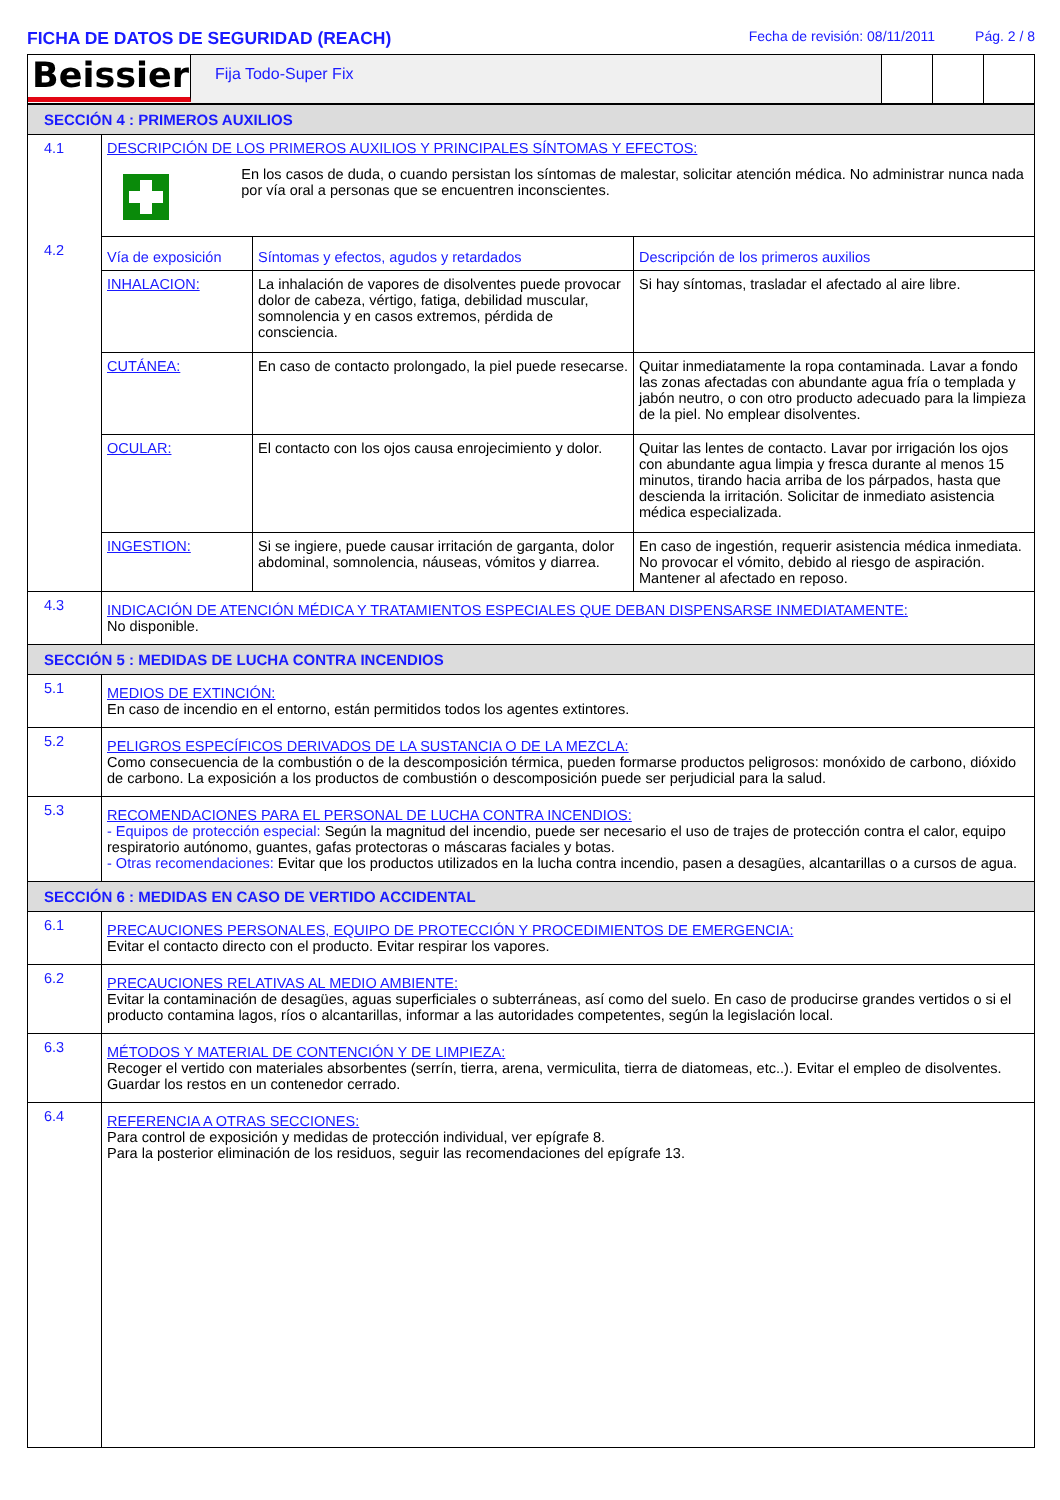FICHA DE DATOS DE SEGURIDAD (REACH)
Fecha de revisión: 08/11/2011 Pág. 2 / 8
Beissier
Fija Todo-Super Fix
| SECCIÓN 4 : PRIMEROS AUXILIOS | | | |
| 4.1 | DESCRIPCIÓN DE LOS PRIMEROS AUXILIOS Y PRINCIPALES SÍNTOMAS Y EFECTOS: | | |
| | En los casos de duda, o cuando persistan los síntomas de malestar, solicitar atención médica. No administrar nunca nada por vía oral a personas que se encuentren inconscientes. | | |
| 4.2 | Vía de exposición | Síntomas y efectos, agudos y retardados | Descripción de los primeros auxilios |
| | INHALACION: | La inhalación de vapores de disolventes puede provocar dolor de cabeza, vértigo, fatiga, debilidad muscular, somnolencia y en casos extremos, pérdida de consciencia. | Si hay síntomas, trasladar el afectado al aire libre. |
| | CUTÁNEA: | En caso de contacto prolongado, la piel puede resecarse. | Quitar inmediatamente la ropa contaminada. Lavar a fondo las zonas afectadas con abundante agua fría o templada y jabón neutro, o con otro producto adecuado para la limpieza de la piel. No emplear disolventes. |
| | OCULAR: | El contacto con los ojos causa enrojecimiento y dolor. | Quitar las lentes de contacto. Lavar por irrigación los ojos con abundante agua limpia y fresca durante al menos 15 minutos, tirando hacia arriba de los párpados, hasta que descienda la irritación. Solicitar de inmediato asistencia médica especializada. |
| | INGESTION: | Si se ingiere, puede causar irritación de garganta, dolor abdominal, somnolencia, náuseas, vómitos y diarrea. | En caso de ingestión, requerir asistencia médica inmediata. No provocar el vómito, debido al riesgo de aspiración. Mantener al afectado en reposo. |
| 4.3 | INDICACIÓN DE ATENCIÓN MÉDICA Y TRATAMIENTOS ESPECIALES QUE DEBAN DISPENSARSE INMEDIATAMENTE: No disponible. | | |
| SECCIÓN 5 : MEDIDAS DE LUCHA CONTRA INCENDIOS | | | |
| 5.1 | MEDIOS DE EXTINCIÓN: En caso de incendio en el entorno, están permitidos todos los agentes extintores. | | |
| 5.2 | PELIGROS ESPECÍFICOS DERIVADOS DE LA SUSTANCIA O DE LA MEZCLA: Como consecuencia de la combustión o de la descomposición térmica, pueden formarse productos peligrosos: monóxido de carbono, dióxido de carbono. La exposición a los productos de combustión o descomposición puede ser perjudicial para la salud. | | |
| 5.3 | RECOMENDACIONES PARA EL PERSONAL DE LUCHA CONTRA INCENDIOS: - Equipos de protección especial: Según la magnitud del incendio, puede ser necesario el uso de trajes de protección contra el calor, equipo respiratorio autónomo, guantes, gafas protectoras o máscaras faciales y botas. - Otras recomendaciones: Evitar que los productos utilizados en la lucha contra incendio, pasen a desagües, alcantarillas o a cursos de agua. | | |
| SECCIÓN 6 : MEDIDAS EN CASO DE VERTIDO ACCIDENTAL | | | |
| 6.1 | PRECAUCIONES PERSONALES, EQUIPO DE PROTECCIÓN Y PROCEDIMIENTOS DE EMERGENCIA: Evitar el contacto directo con el producto. Evitar respirar los vapores. | | |
| 6.2 | PRECAUCIONES RELATIVAS AL MEDIO AMBIENTE: Evitar la contaminación de desagües, aguas superficiales o subterráneas, así como del suelo. En caso de producirse grandes vertidos o si el producto contamina lagos, ríos o alcantarillas, informar a las autoridades competentes, según la legislación local. | | |
| 6.3 | MÉTODOS Y MATERIAL DE CONTENCIÓN Y DE LIMPIEZA: Recoger el vertido con materiales absorbentes (serrín, tierra, arena, vermiculita, tierra de diatomeas, etc..). Evitar el empleo de disolventes. Guardar los restos en un contenedor cerrado. | | |
| 6.4 | REFERENCIA A OTRAS SECCIONES: Para control de exposición y medidas de protección individual, ver epígrafe 8. Para la posterior eliminación de los residuos, seguir las recomendaciones del epígrafe 13. | | |